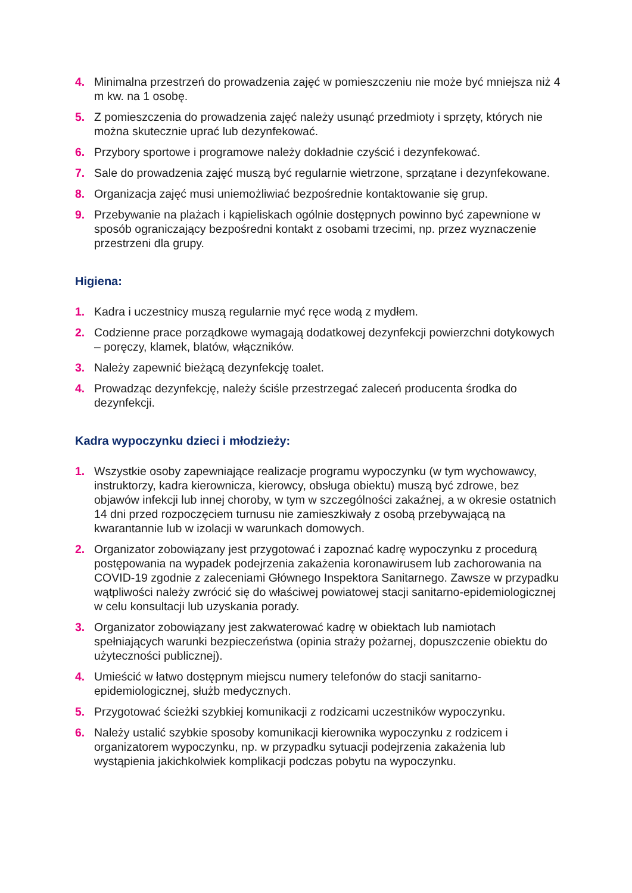4. Minimalna przestrzeń do prowadzenia zajęć w pomieszczeniu nie może być mniejsza niż 4 m kw. na 1 osobę.
5. Z pomieszczenia do prowadzenia zajęć należy usunąć przedmioty i sprzęty, których nie można skutecznie uprać lub dezynfekować.
6. Przybory sportowe i programowe należy dokładnie czyścić i dezynfekować.
7. Sale do prowadzenia zajęć muszą być regularnie wietrzone, sprzątane i dezynfekowane.
8. Organizacja zajęć musi uniemożliwiać bezpośrednie kontaktowanie się grup.
9. Przebywanie na plażach i kąpieliskach ogólnie dostępnych powinno być zapewnione w sposób ograniczający bezpośredni kontakt z osobami trzecimi, np. przez wyznaczenie przestrzeni dla grupy.
Higiena:
1. Kadra i uczestnicy muszą regularnie myć ręce wodą z mydłem.
2. Codzienne prace porządkowe wymagają dodatkowej dezynfekcji powierzchni dotykowych – poręczy, klamek, blatów, włączników.
3. Należy zapewnić bieżącą dezynfekcję toalet.
4. Prowadząc dezynfekcję, należy ściśle przestrzegać zaleceń producenta środka do dezynfekcji.
Kadra wypoczynku dzieci i młodzieży:
1. Wszystkie osoby zapewniające realizacje programu wypoczynku (w tym wychowawcy, instruktorzy, kadra kierownicza, kierowcy, obsługa obiektu) muszą być zdrowe, bez objawów infekcji lub innej choroby, w tym w szczególności zakaźnej, a w okresie ostatnich 14 dni przed rozpoczęciem turnusu nie zamieszkiwały z osobą przebywającą na kwarantannie lub w izolacji w warunkach domowych.
2. Organizator zobowiązany jest przygotować i zapoznać kadrę wypoczynku z procedurą postępowania na wypadek podejrzenia zakażenia koronawirusem lub zachorowania na COVID-19 zgodnie z zaleceniami Głównego Inspektora Sanitarnego. Zawsze w przypadku wątpliwości należy zwrócić się do właściwej powiatowej stacji sanitarno-epidemiologicznej w celu konsultacji lub uzyskania porady.
3. Organizator zobowiązany jest zakwaterować kadrę w obiektach lub namiotach spełniających warunki bezpieczeństwa (opinia straży pożarnej, dopuszczenie obiektu do użyteczności publicznej).
4. Umieścić w łatwo dostępnym miejscu numery telefonów do stacji sanitarno-epidemiologicznej, służb medycznych.
5. Przygotować ścieżki szybkiej komunikacji z rodzicami uczestników wypoczynku.
6. Należy ustalić szybkie sposoby komunikacji kierownika wypoczynku z rodzicem i organizatorem wypoczynku, np. w przypadku sytuacji podejrzenia zakażenia lub wystąpienia jakichkolwiek komplikacji podczas pobytu na wypoczynku.